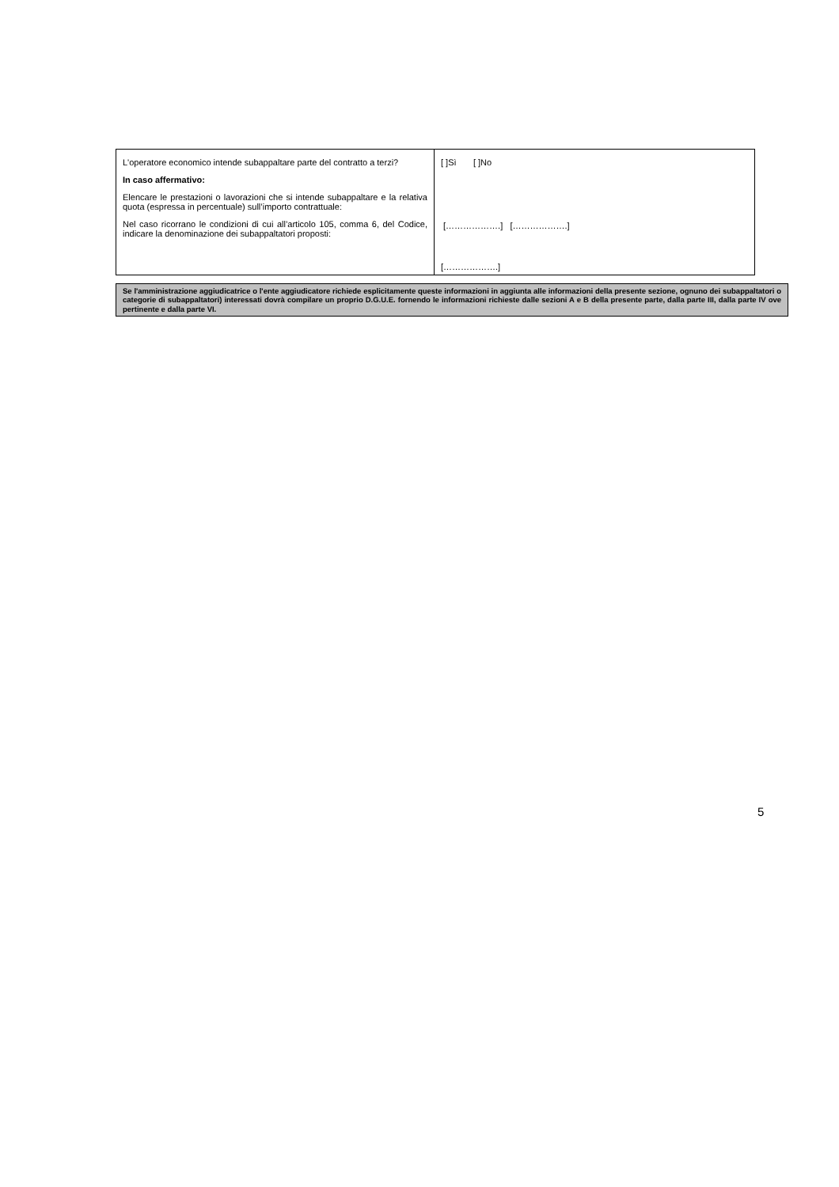| L'operatore economico intende subappaltare parte del contratto a terzi? In caso affermativo: Elencare le prestazioni o lavorazioni che si intende subappaltare e la relativa quota (espressa in percentuale) sull’importo contrattuale: Nel caso ricorrano le condizioni di cui all’articolo 105, comma 6, del Codice, indicare la denominazione dei subappaltatori proposti: | [ ]Sì [ ]No [……………….] [……………….] [……………….] |
Se l'amministrazione aggiudicatrice o l'ente aggiudicatore richiede esplicitamente queste informazioni in aggiunta alle informazioni della presente sezione, ognuno dei subappaltatori o categorie di subappaltatori) interessati dovrà compilare un proprio D.G.U.E. fornendo le informazioni richieste dalle sezioni A e B della presente parte, dalla parte III, dalla parte IV ove pertinente e dalla parte VI.
5